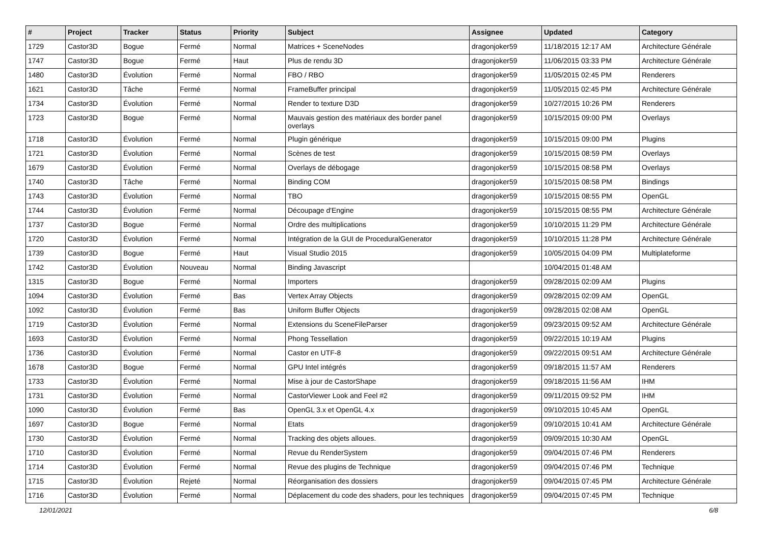| # | Project | Tracker | Status | Priority | Subject | Assignee | Updated | Category |
| --- | --- | --- | --- | --- | --- | --- | --- | --- |
| 1729 | Castor3D | Bogue | Fermé | Normal | Matrices + SceneNodes | dragonjoker59 | 11/18/2015 12:17 AM | Architecture Générale |
| 1747 | Castor3D | Bogue | Fermé | Haut | Plus de rendu 3D | dragonjoker59 | 11/06/2015 03:33 PM | Architecture Générale |
| 1480 | Castor3D | Évolution | Fermé | Normal | FBO / RBO | dragonjoker59 | 11/05/2015 02:45 PM | Renderers |
| 1621 | Castor3D | Tâche | Fermé | Normal | FrameBuffer principal | dragonjoker59 | 11/05/2015 02:45 PM | Architecture Générale |
| 1734 | Castor3D | Évolution | Fermé | Normal | Render to texture D3D | dragonjoker59 | 10/27/2015 10:26 PM | Renderers |
| 1723 | Castor3D | Bogue | Fermé | Normal | Mauvais gestion des matériaux des border panel overlays | dragonjoker59 | 10/15/2015 09:00 PM | Overlays |
| 1718 | Castor3D | Évolution | Fermé | Normal | Plugin générique | dragonjoker59 | 10/15/2015 09:00 PM | Plugins |
| 1721 | Castor3D | Évolution | Fermé | Normal | Scènes de test | dragonjoker59 | 10/15/2015 08:59 PM | Overlays |
| 1679 | Castor3D | Évolution | Fermé | Normal | Overlays de débogage | dragonjoker59 | 10/15/2015 08:58 PM | Overlays |
| 1740 | Castor3D | Tâche | Fermé | Normal | Binding COM | dragonjoker59 | 10/15/2015 08:58 PM | Bindings |
| 1743 | Castor3D | Évolution | Fermé | Normal | TBO | dragonjoker59 | 10/15/2015 08:55 PM | OpenGL |
| 1744 | Castor3D | Évolution | Fermé | Normal | Découpage d'Engine | dragonjoker59 | 10/15/2015 08:55 PM | Architecture Générale |
| 1737 | Castor3D | Bogue | Fermé | Normal | Ordre des multiplications | dragonjoker59 | 10/10/2015 11:29 PM | Architecture Générale |
| 1720 | Castor3D | Évolution | Fermé | Normal | Intégration de la GUI de ProceduralGenerator | dragonjoker59 | 10/10/2015 11:28 PM | Architecture Générale |
| 1739 | Castor3D | Bogue | Fermé | Haut | Visual Studio 2015 | dragonjoker59 | 10/05/2015 04:09 PM | Multiplateforme |
| 1742 | Castor3D | Évolution | Nouveau | Normal | Binding Javascript | | 10/04/2015 01:48 AM | |
| 1315 | Castor3D | Bogue | Fermé | Normal | Importers | dragonjoker59 | 09/28/2015 02:09 AM | Plugins |
| 1094 | Castor3D | Évolution | Fermé | Bas | Vertex Array Objects | dragonjoker59 | 09/28/2015 02:09 AM | OpenGL |
| 1092 | Castor3D | Évolution | Fermé | Bas | Uniform Buffer Objects | dragonjoker59 | 09/28/2015 02:08 AM | OpenGL |
| 1719 | Castor3D | Évolution | Fermé | Normal | Extensions du SceneFileParser | dragonjoker59 | 09/23/2015 09:52 AM | Architecture Générale |
| 1693 | Castor3D | Évolution | Fermé | Normal | Phong Tessellation | dragonjoker59 | 09/22/2015 10:19 AM | Plugins |
| 1736 | Castor3D | Évolution | Fermé | Normal | Castor en UTF-8 | dragonjoker59 | 09/22/2015 09:51 AM | Architecture Générale |
| 1678 | Castor3D | Bogue | Fermé | Normal | GPU Intel intégrés | dragonjoker59 | 09/18/2015 11:57 AM | Renderers |
| 1733 | Castor3D | Évolution | Fermé | Normal | Mise à jour de CastorShape | dragonjoker59 | 09/18/2015 11:56 AM | IHM |
| 1731 | Castor3D | Évolution | Fermé | Normal | CastorViewer Look and Feel #2 | dragonjoker59 | 09/11/2015 09:52 PM | IHM |
| 1090 | Castor3D | Évolution | Fermé | Bas | OpenGL 3.x et OpenGL 4.x | dragonjoker59 | 09/10/2015 10:45 AM | OpenGL |
| 1697 | Castor3D | Bogue | Fermé | Normal | Etats | dragonjoker59 | 09/10/2015 10:41 AM | Architecture Générale |
| 1730 | Castor3D | Évolution | Fermé | Normal | Tracking des objets alloues. | dragonjoker59 | 09/09/2015 10:30 AM | OpenGL |
| 1710 | Castor3D | Évolution | Fermé | Normal | Revue du RenderSystem | dragonjoker59 | 09/04/2015 07:46 PM | Renderers |
| 1714 | Castor3D | Évolution | Fermé | Normal | Revue des plugins de Technique | dragonjoker59 | 09/04/2015 07:46 PM | Technique |
| 1715 | Castor3D | Évolution | Rejeté | Normal | Réorganisation des dossiers | dragonjoker59 | 09/04/2015 07:45 PM | Architecture Générale |
| 1716 | Castor3D | Évolution | Fermé | Normal | Déplacement du code des shaders, pour les techniques | dragonjoker59 | 09/04/2015 07:45 PM | Technique |
12/01/2021 6/8